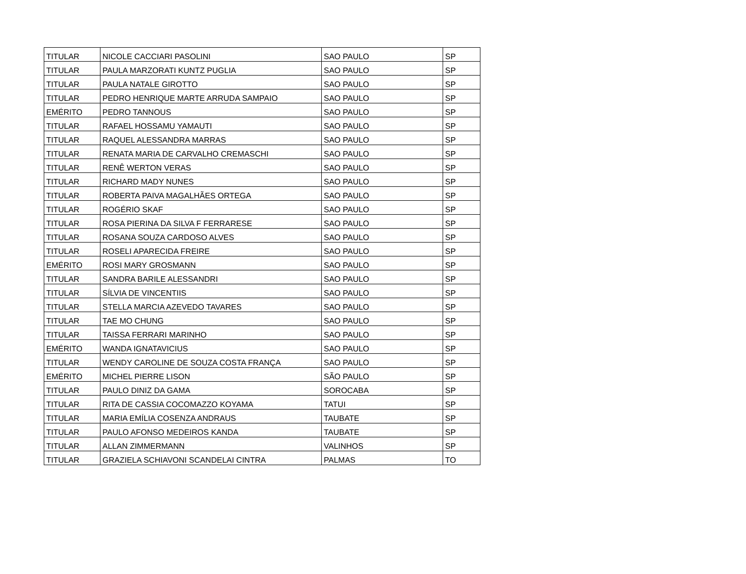| TITULAR | NICOLE CACCIARI PASOLINI | SAO PAULO | SP |
| TITULAR | PAULA MARZORATI KUNTZ PUGLIA | SAO PAULO | SP |
| TITULAR | PAULA NATALE GIROTTO | SAO PAULO | SP |
| TITULAR | PEDRO HENRIQUE MARTE ARRUDA SAMPAIO | SAO PAULO | SP |
| EMÉRITO | PEDRO TANNOUS | SAO PAULO | SP |
| TITULAR | RAFAEL HOSSAMU YAMAUTI | SAO PAULO | SP |
| TITULAR | RAQUEL ALESSANDRA MARRAS | SAO PAULO | SP |
| TITULAR | RENATA MARIA DE CARVALHO CREMASCHI | SAO PAULO | SP |
| TITULAR | RENÊ WERTON VERAS | SAO PAULO | SP |
| TITULAR | RICHARD MADY NUNES | SAO PAULO | SP |
| TITULAR | ROBERTA PAIVA MAGALHÃES ORTEGA | SAO PAULO | SP |
| TITULAR | ROGÉRIO SKAF | SAO PAULO | SP |
| TITULAR | ROSA PIERINA DA SILVA F FERRARESE | SAO PAULO | SP |
| TITULAR | ROSANA SOUZA CARDOSO ALVES | SAO PAULO | SP |
| TITULAR | ROSELI APARECIDA FREIRE | SAO PAULO | SP |
| EMÉRITO | ROSI MARY GROSMANN | SAO PAULO | SP |
| TITULAR | SANDRA BARILE ALESSANDRI | SAO PAULO | SP |
| TITULAR | SÍLVIA DE VINCENTIIS | SAO PAULO | SP |
| TITULAR | STELLA MARCIA AZEVEDO TAVARES | SAO PAULO | SP |
| TITULAR | TAE MO CHUNG | SAO PAULO | SP |
| TITULAR | TAISSA FERRARI MARINHO | SAO PAULO | SP |
| EMÉRITO | WANDA IGNATAVICIUS | SAO PAULO | SP |
| TITULAR | WENDY CAROLINE DE SOUZA COSTA FRANÇA | SAO PAULO | SP |
| EMÉRITO | MICHEL PIERRE LISON | SÃO PAULO | SP |
| TITULAR | PAULO DINIZ DA GAMA | SOROCABA | SP |
| TITULAR | RITA DE CASSIA COCOMAZZO KOYAMA | TATUI | SP |
| TITULAR | MARIA EMÍLIA COSENZA ANDRAUS | TAUBATE | SP |
| TITULAR | PAULO AFONSO MEDEIROS KANDA | TAUBATE | SP |
| TITULAR | ALLAN ZIMMERMANN | VALINHOS | SP |
| TITULAR | GRAZIELA SCHIAVONI SCANDELAI CINTRA | PALMAS | TO |